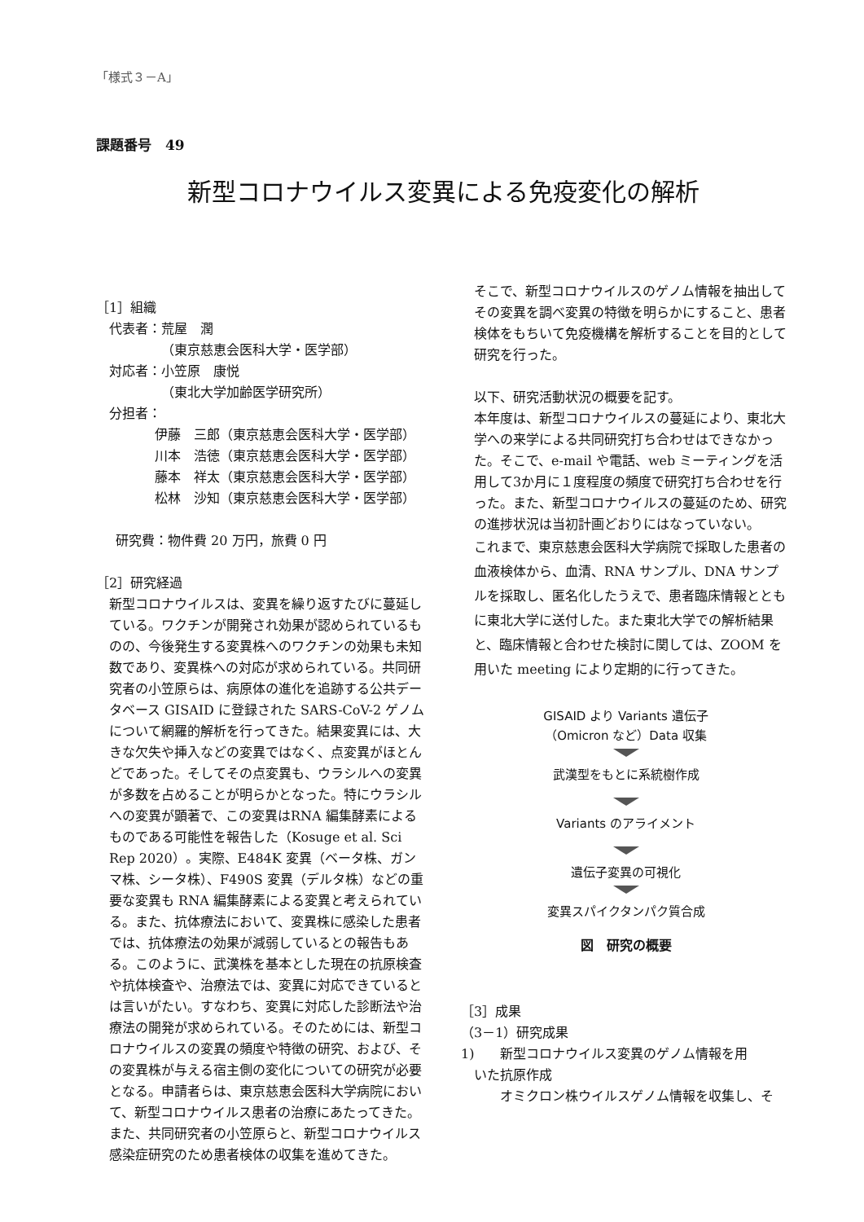「様式３－A」
課題番号　49
新型コロナウイルス変異による免疫変化の解析
［1］組織
代表者：荒屋　潤
（東京慈恵会医科大学・医学部）
対応者：小笠原　康悦
（東北大学加齢医学研究所）
分担者：
伊藤　三郎（東京慈恵会医科大学・医学部）
川本　浩徳（東京慈恵会医科大学・医学部）
藤本　祥太（東京慈恵会医科大学・医学部）
松林　沙知（東京慈恵会医科大学・医学部）
研究費：物件費 20 万円，旅費 0 円
［2］研究経過
新型コロナウイルスは、変異を繰り返すたびに蔓延している。ワクチンが開発され効果が認められているものの、今後発生する変異株へのワクチンの効果も未知数であり、変異株への対応が求められている。共同研究者の小笠原らは、病原体の進化を追跡する公共データベース GISAID に登録された SARS-CoV-2 ゲノムについて網羅的解析を行ってきた。結果変異には、大きな欠失や挿入などの変異ではなく、点変異がほとんどであった。そしてその点変異も、ウラシルへの変異が多数を占めることが明らかとなった。特にウラシルへの変異が顕著で、この変異はRNA 編集酵素によるものである可能性を報告した（Kosuge et al. Sci Rep 2020）。実際、E484K 変異（ベータ株、ガンマ株、シータ株）、F490S 変異（デルタ株）などの重要な変異も RNA 編集酵素による変異と考えられている。また、抗体療法において、変異株に感染した患者では、抗体療法の効果が減弱しているとの報告もある。このように、武漢株を基本とした現在の抗原検査や抗体検査や、治療法では、変異に対応できているとは言いがたい。すなわち、変異に対応した診断法や治療法の開発が求められている。そのためには、新型コロナウイルスの変異の頻度や特徴の研究、および、その変異株が与える宿主側の変化についての研究が必要となる。申請者らは、東京慈恵会医科大学病院において、新型コロナウイルス患者の治療にあたってきた。また、共同研究者の小笠原らと、新型コロナウイルス感染症研究のため患者検体の収集を進めてきた。
そこで、新型コロナウイルスのゲノム情報を抽出してその変異を調べ変異の特徴を明らかにすること、患者検体をもちいて免疫機構を解析することを目的として研究を行った。
以下、研究活動状況の概要を記す。
本年度は、新型コロナウイルスの蔓延により、東北大学への来学による共同研究打ち合わせはできなかった。そこで、e-mail や電話、web ミーティングを活用して3か月に１度程度の頻度で研究打ち合わせを行った。また、新型コロナウイルスの蔓延のため、研究の進捗状況は当初計画どおりにはなっていない。
これまで、東京慈恵会医科大学病院で採取した患者の血液検体から、血清、RNA サンプル、DNA サンプルを採取し、匿名化したうえで、患者臨床情報とともに東北大学に送付した。また東北大学での解析結果と、臨床情報と合わせた検討に関しては、ZOOM を用いた meeting により定期的に行ってきた。
GISAID より Variants 遺伝子
（Omicron など）Data 収集
武漢型をもとに系統樹作成
Variants のアライメント
遺伝子変異の可視化
変異スパイクタンパク質合成
図　研究の概要
［3］成果
（3－1）研究成果
1)　　新型コロナウイルス変異のゲノム情報を用
　いた抗原作成
オミクロン株ウイルスゲノム情報を収集し、そ